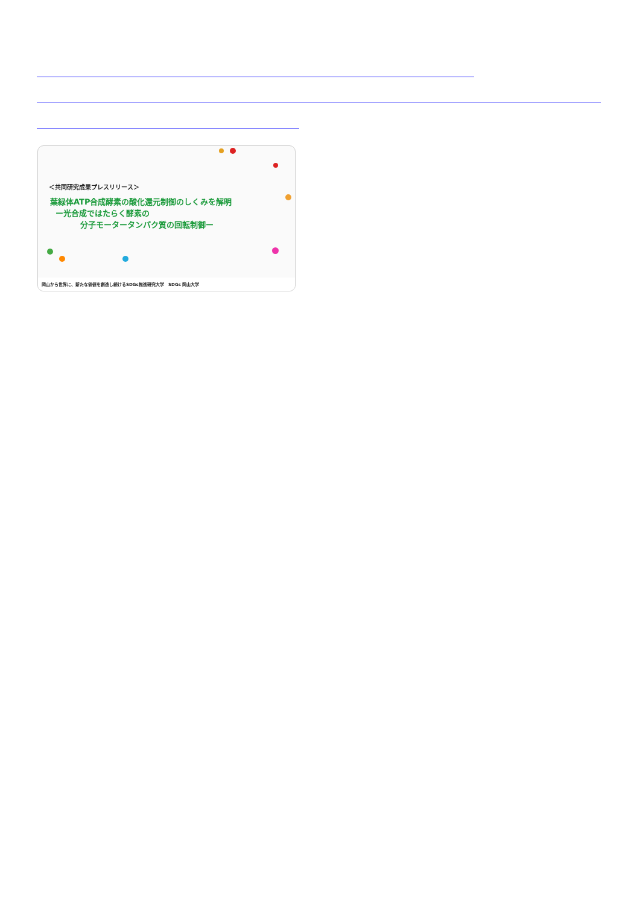＜共同研究成果プレスリリース＞
葉緑体ATP合成酵素の酸化還元制御のしくみを解明
ー光合成ではたらく酵素の
分子モータータンパク質の回転制御ー
岡山から世界に、新たな価値を創造し続けるSDGs推進研究大学 SDGs 岡山大学